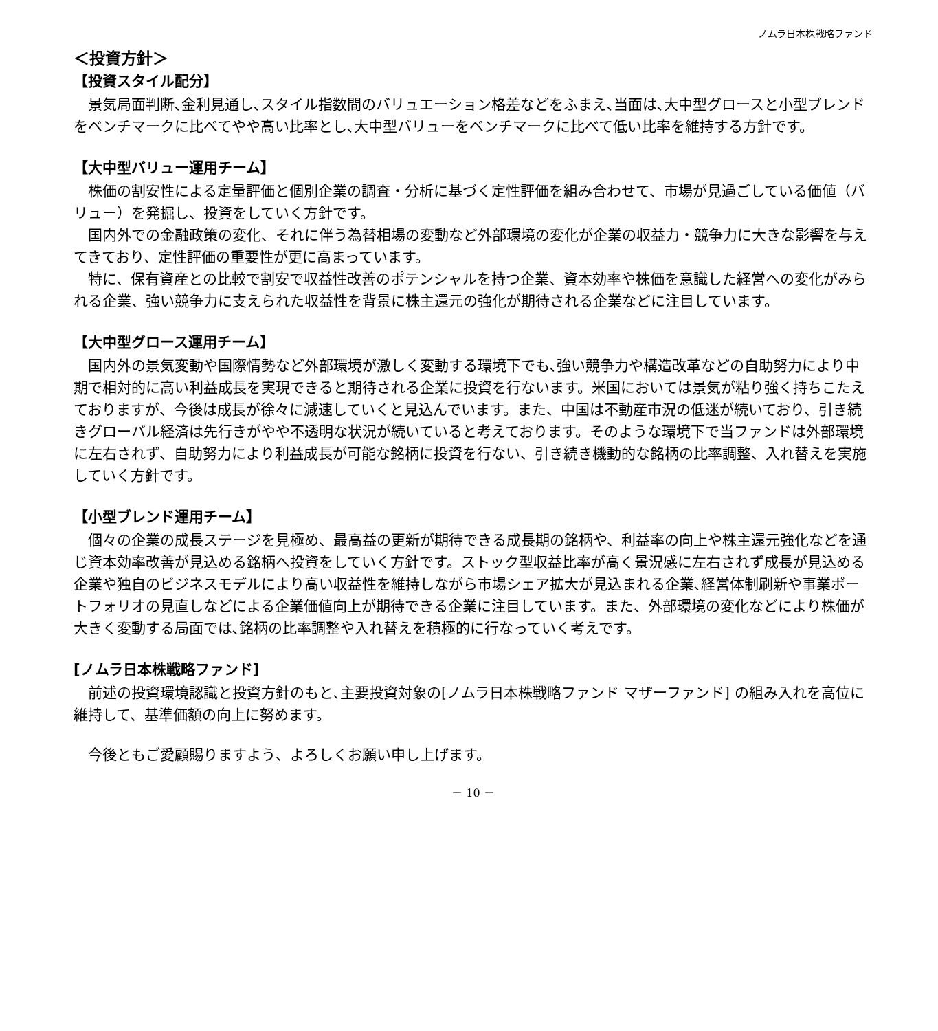ノムラ日本株戦略ファンド
＜投資方針＞
【投資スタイル配分】
景気局面判断､金利見通し､スタイル指数間のバリュエーション格差などをふまえ､当面は､大中型グロースと小型ブレンドをベンチマークに比べてやや高い比率とし､大中型バリューをベンチマークに比べて低い比率を維持する方針です。
【大中型バリュー運用チーム】
株価の割安性による定量評価と個別企業の調査・分析に基づく定性評価を組み合わせて、市場が見過ごしている価値（バリュー）を発掘し、投資をしていく方針です。
国内外での金融政策の変化、それに伴う為替相場の変動など外部環境の変化が企業の収益力・競争力に大きな影響を与えてきており、定性評価の重要性が更に高まっています。
特に、保有資産との比較で割安で収益性改善のポテンシャルを持つ企業、資本効率や株価を意識した経営への変化がみられる企業、強い競争力に支えられた収益性を背景に株主還元の強化が期待される企業などに注目しています。
【大中型グロース運用チーム】
国内外の景気変動や国際情勢など外部環境が激しく変動する環境下でも､強い競争力や構造改革などの自助努力により中期で相対的に高い利益成長を実現できると期待される企業に投資を行ないます。米国においては景気が粘り強く持ちこたえておりますが、今後は成長が徐々に減速していくと見込んでいます。また、中国は不動産市況の低迷が続いており、引き続きグローバル経済は先行きがやや不透明な状況が続いていると考えております。そのような環境下で当ファンドは外部環境に左右されず、自助努力により利益成長が可能な銘柄に投資を行ない、引き続き機動的な銘柄の比率調整、入れ替えを実施していく方針です。
【小型ブレンド運用チーム】
個々の企業の成長ステージを見極め、最高益の更新が期待できる成長期の銘柄や、利益率の向上や株主還元強化などを通じ資本効率改善が見込める銘柄へ投資をしていく方針です。ストック型収益比率が高く景況感に左右されず成長が見込める企業や独自のビジネスモデルにより高い収益性を維持しながら市場シェア拡大が見込まれる企業､経営体制刷新や事業ポートフォリオの見直しなどによる企業価値向上が期待できる企業に注目しています。また、外部環境の変化などにより株価が大きく変動する局面では､銘柄の比率調整や入れ替えを積極的に行なっていく考えです。
[ノムラ日本株戦略ファンド]
前述の投資環境認識と投資方針のもと､主要投資対象の[ノムラ日本株戦略ファンド マザーファンド] の組み入れを高位に維持して、基準価額の向上に努めます。
今後ともご愛顧賜りますよう、よろしくお願い申し上げます。
－ 10 －